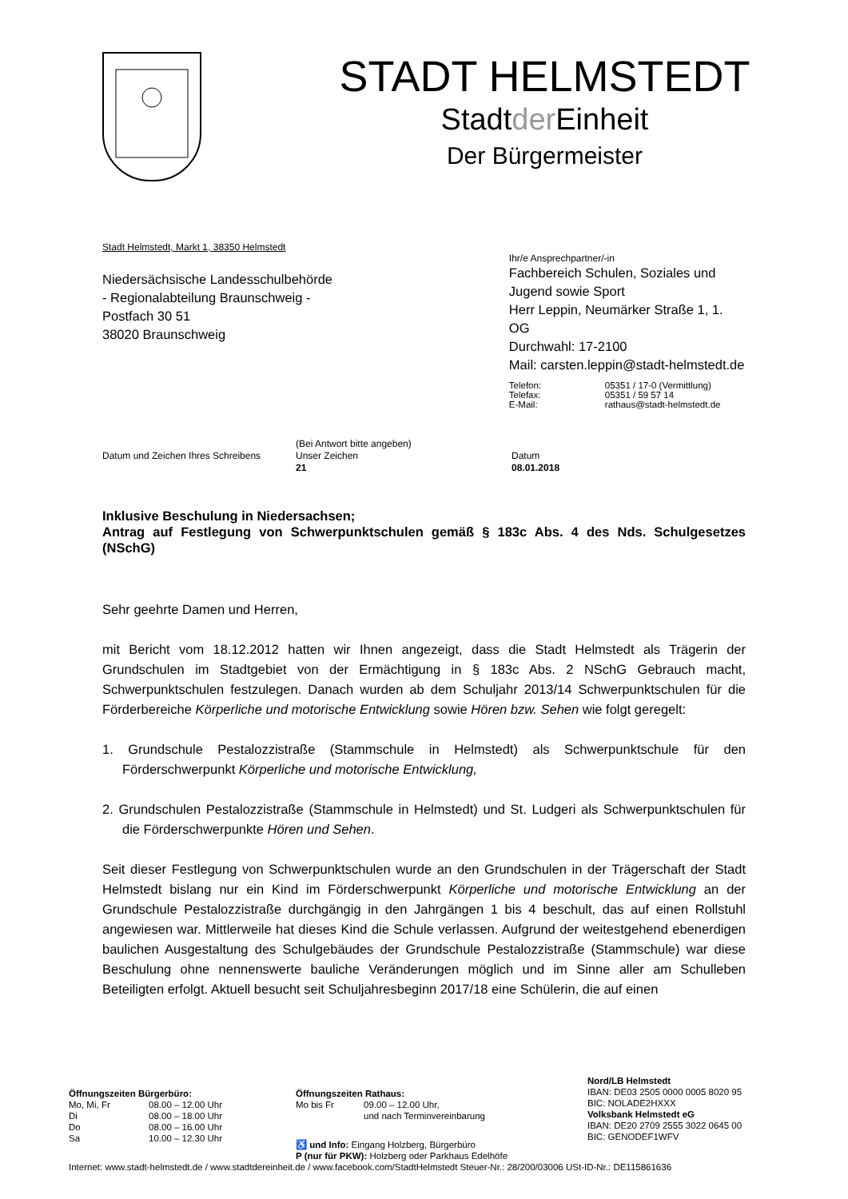STADT HELMSTEDT
Stadtder Einheit
Der Bürgermeister
Stadt Helmstedt, Markt 1, 38350 Helmstedt
Niedersächsische Landesschulbehörde
- Regionalabteilung Braunschweig -
Postfach 30 51
38020 Braunschweig
Ihr/e Ansprechpartner/-in
Fachbereich Schulen, Soziales und
Jugend sowie Sport
Herr Leppin, Neumärker Straße 1, 1. OG
Durchwahl: 17-2100
Mail: carsten.leppin@stadt-helmstedt.de
| Telefon: | 05351 / 17-0 (Vermittlung) |
| Telefax: | 05351 / 59 57 14 |
| E-Mail: | rathaus@stadt-helmstedt.de |
Datum und Zeichen Ihres Schreibens
(Bei Antwort bitte angeben)
Unser Zeichen
21
Datum
08.01.2018
Inklusive Beschulung in Niedersachsen;
Antrag auf Festlegung von Schwerpunktschulen gemäß § 183c Abs. 4 des Nds. Schulgesetzes (NSchG)
Sehr geehrte Damen und Herren,
mit Bericht vom 18.12.2012 hatten wir Ihnen angezeigt, dass die Stadt Helmstedt als Trägerin der Grundschulen im Stadtgebiet von der Ermächtigung in § 183c Abs. 2 NSchG Gebrauch macht, Schwerpunktschulen festzulegen. Danach wurden ab dem Schuljahr 2013/14 Schwerpunktschulen für die Förderbereiche Körperliche und motorische Entwicklung sowie Hören bzw. Sehen wie folgt geregelt:
1. Grundschule Pestalozzistraße (Stammschule in Helmstedt) als Schwerpunktschule für den Förderschwerpunkt Körperliche und motorische Entwicklung,
2. Grundschulen Pestalozzistraße (Stammschule in Helmstedt) und St. Ludgeri als Schwerpunktschulen für die Förderschwerpunkte Hören und Sehen.
Seit dieser Festlegung von Schwerpunktschulen wurde an den Grundschulen in der Trägerschaft der Stadt Helmstedt bislang nur ein Kind im Förderschwerpunkt Körperliche und motorische Entwicklung an der Grundschule Pestalozzistraße durchgängig in den Jahrgängen 1 bis 4 beschult, das auf einen Rollstuhl angewiesen war. Mittlerweile hat dieses Kind die Schule verlassen. Aufgrund der weitestgehend ebenerdigen baulichen Ausgestaltung des Schulgebäudes der Grundschule Pestalozzistraße (Stammschule) war diese Beschulung ohne nennenswerte bauliche Veränderungen möglich und im Sinne aller am Schulleben Beteiligten erfolgt. Aktuell besucht seit Schuljahresbeginn 2017/18 eine Schülerin, die auf einen
Öffnungszeiten Bürgerbüro:
| Mo, Mi, Fr | 08.00 – 12.00 Uhr |
| Di | 08.00 – 18.00 Uhr |
| Do | 08.00 – 16.00 Uhr |
| Sa | 10.00 – 12.30 Uhr |
Öffnungszeiten Rathaus:
| Mo bis Fr | 09.00 – 12.00 Uhr, und nach Terminvereinbarung |
♿ und Info: Eingang Holzberg, Bürgerbüro
P (nur für PKW): Holzberg oder Parkhaus Edelhöfe
Nord/LB Helmstedt
IBAN: DE03 2505 0000 0005 8020 95
BIC: NOLADE2HXXX
Volksbank Helmstedt eG
IBAN: DE20 2709 2555 3022 0645 00
BIC: GENODEF1WFV
Internet: www.stadt-helmstedt.de / www.stadtdereinheit.de / www.facebook.com/StadtHelmstedt Steuer-Nr.: 28/200/03006 USt-ID-Nr.: DE115861636